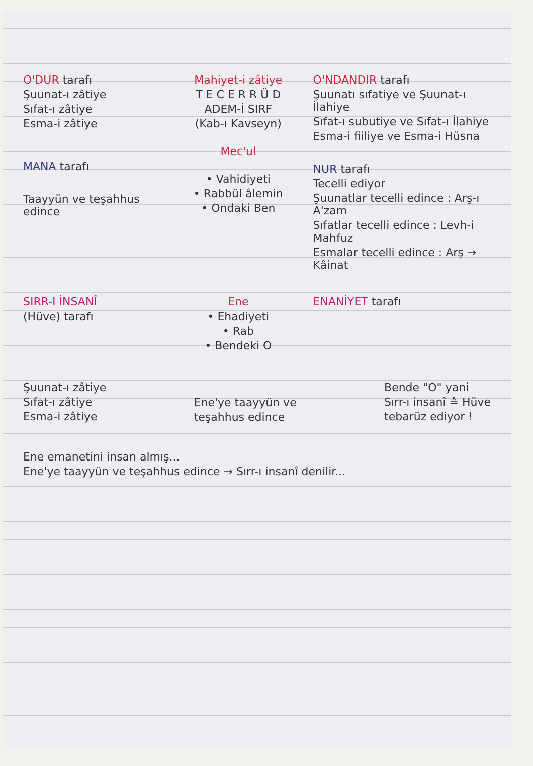O'DUR tarafı
Şuunat-ı zâtiye
Sıfat-ı zâtiye
Esma-i zâtiye
MANA tarafı
Taayyün ve teşahhus edince
Mahiyet-i zâtiye
T E C E R R Ü D
ADEM-İ SIRF
(Kab-ı Kavseyn)
Mec'ul
• Vahidiyeti
• Rabbül âlemin
• Ondaki Ben
O'NDANDIR tarafı
Şuunatı sıfatiye ve Şuunat-ı İlahiye
Sıfat-ı subutiye ve Sıfat-ı İlahiye
Esma-i fiiliye ve Esma-i Hüsna
NUR tarafı
Tecelli ediyor
Şuunatlar tecelli edince : Arş-ı A'zam
Sıfatlar tecelli edince : Levh-i Mahfuz
Esmalar tecelli edince : Arş → Kâinat
SIRR-I İNSANÎ
(Hüve) tarafı
Ene
• Ehadiyeti
• Rab
• Bendeki O
ENANİYET tarafı
Şuunat-ı zâtiye
Sıfat-ı zâtiye
Esma-i zâtiye
Ene'ye taayyün ve
teşahhus edince
Bende "O" yani
Sırr-ı insanî ≙ Hüve
tebarüz ediyor !
Ene emanetini insan almış...
Ene'ye taayyün ve teşahhus edince → Sırr-ı insanî denilir...